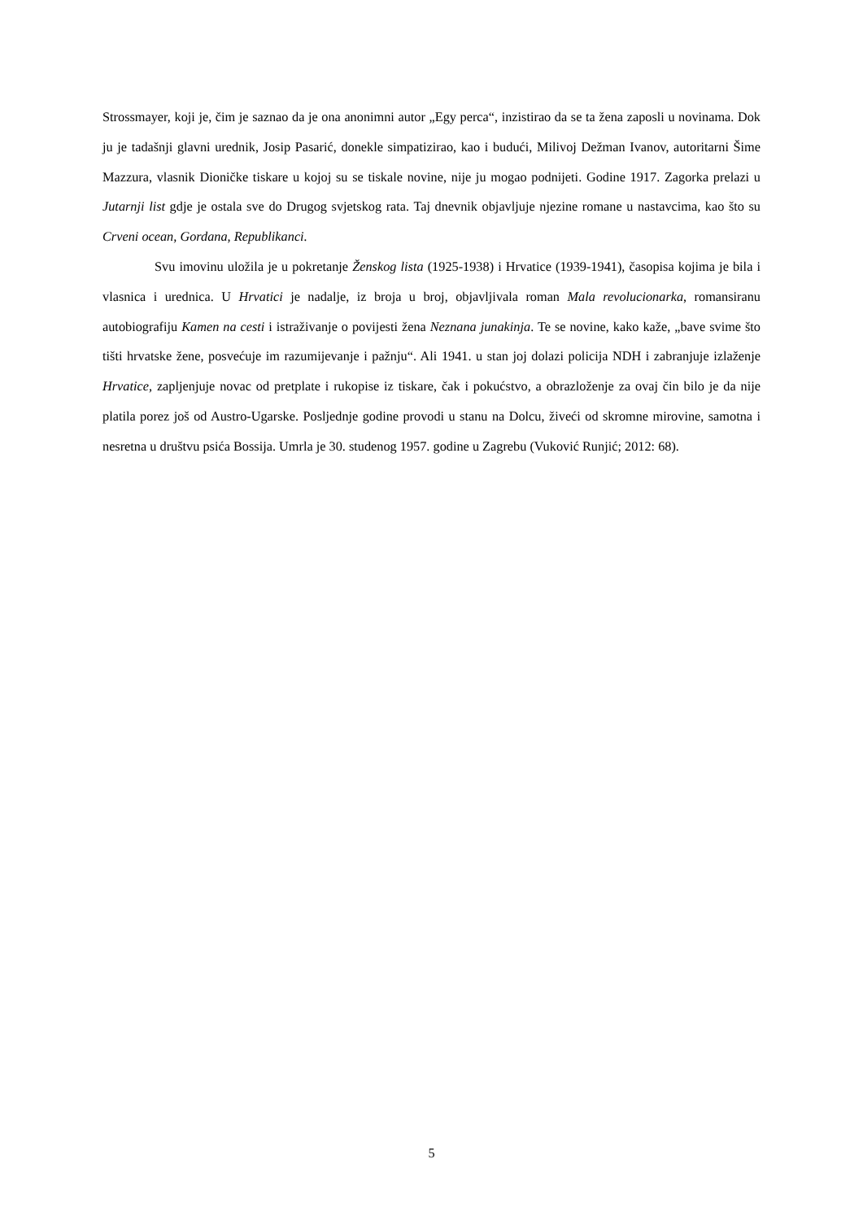Strossmayer, koji je, čim je saznao da je ona anonimni autor „Egy perca“, inzistirao da se ta žena zaposli u novinama. Dok ju je tadašnji glavni urednik, Josip Pasarić, donekle simpatizirao, kao i budući, Milivoj Dežman Ivanov, autoritarni Šime Mazzura, vlasnik Dioničke tiskare u kojoj su se tiskale novine, nije ju mogao podnijeti. Godine 1917. Zagorka prelazi u Jutarnji list gdje je ostala sve do Drugog svjetskog rata. Taj dnevnik objavljuje njezine romane u nastavcima, kao što su Crveni ocean, Gordana, Republikanci.
Svu imovinu uložila je u pokretanje Ženskog lista (1925-1938) i Hrvatice (1939-1941), časopisa kojima je bila i vlasnica i urednica. U Hrvatici je nadalje, iz broja u broj, objavljivala roman Mala revolucionarka, romansiranu autobiografiju Kamen na cesti i istraživanje o povijesti žena Neznana junakinja. Te se novine, kako kaže, „bave svime što tišti hrvatske žene, posvećuje im razumijevanje i pažnju“. Ali 1941. u stan joj dolazi policija NDH i zabranjuje izlaženje Hrvatice, zapljenjuje novac od pretplate i rukopise iz tiskare, čak i pokućstvo, a obrazloženje za ovaj čin bilo je da nije platila porez još od Austro-Ugarske. Posljednje godine provodi u stanu na Dolcu, živeći od skromne mirovine, samotna i nesretna u društvu psića Bossija. Umrla je 30. studenog 1957. godine u Zagrebu (Vuković Runjić; 2012: 68).
5